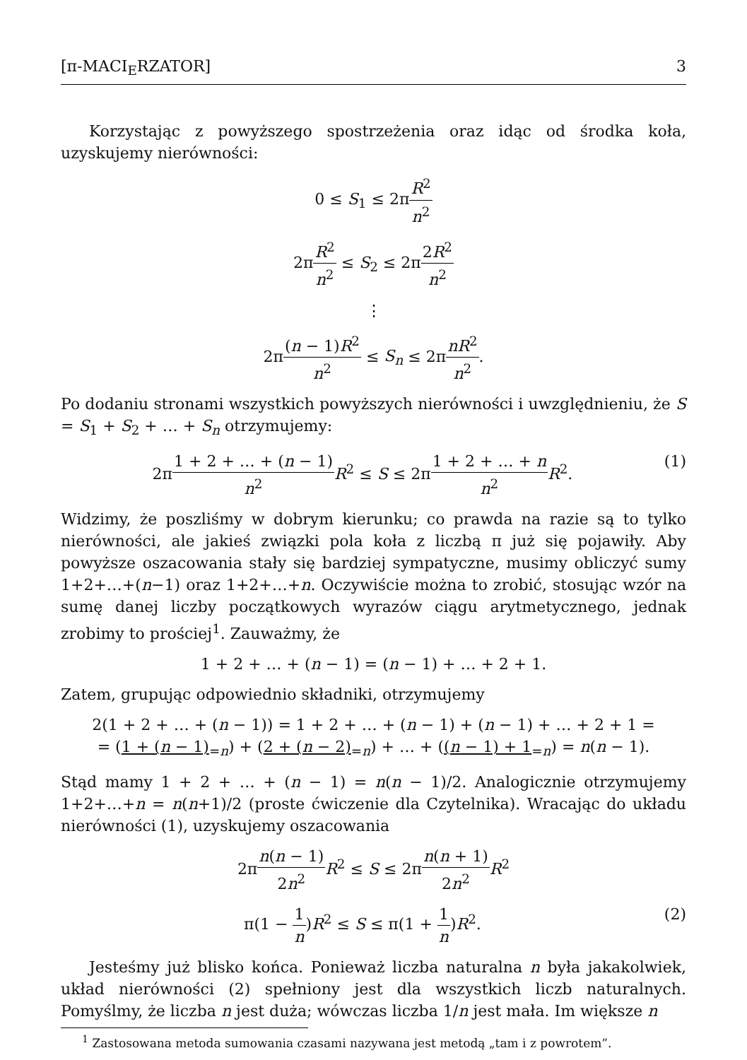[π-MACI<sub>E</sub>RZATOR] 3
Korzystając z powyższego spostrzeżenia oraz idąc od środka koła, uzyskujemy nierówności:
0 ≤ S<sub>1</sub> ≤ 2πR<sup>2</sup> n<sup>2</sup>
2πR<sup>2</sup> n<sup>2</sup> ≤ S<sub>2</sub> ≤ 2π2R<sup>2</sup> n<sup>2</sup>
⋮
2π(n − 1)R<sup>2</sup> n<sup>2</sup> ≤ S<sub>n</sub> ≤ 2πnR<sup>2</sup> n<sup>2</sup>.
Po dodaniu stronami wszystkich powyższych nierówności i uwzględnieniu, że S = S<sub>1</sub> + S<sub>2</sub> + … + S<sub>n</sub> otrzymujemy:
2π1 + 2 + … + (n − 1) n<sup>2</sup> R<sup>2</sup> ≤ S ≤ 2π1 + 2 + … + n n<sup>2</sup> R<sup>2</sup>. (1)
Widzimy, że poszliśmy w dobrym kierunku; co prawda na razie są to tylko nierówności, ale jakieś związki pola koła z liczbą π już się pojawiły. Aby powyższe oszacowania stały się bardziej sympatyczne, musimy obliczyć sumy 1+2+…+(n−1) oraz 1+2+…+n. Oczywiście można to zrobić, stosując wzór na sumę danej liczby początkowych wyrazów ciągu arytmetycznego, jednak zrobimy to prościej<sup>1</sup>. Zauważmy, że
1 + 2 + … + (n − 1) = (n − 1) + … + 2 + 1.
Zatem, grupując odpowiednio składniki, otrzymujemy
2(1 + 2 + … + (n − 1)) = 1 + 2 + … + (n − 1) + (n − 1) + … + 2 + 1 =
= (1 + (n − 1)<sub>=n</sub>) + (2 + (n − 2)<sub>=n</sub>) + … + ((n − 1) + 1<sub>=n</sub>) = n(n − 1).
Stąd mamy 1 + 2 + … + (n − 1) = n(n − 1)/2. Analogicznie otrzymujemy 1+2+…+n = n(n+1)/2 (proste ćwiczenie dla Czytelnika). Wracając do układu nierówności (1), uzyskujemy oszacowania
2πn(n − 1) 2n<sup>2</sup> R<sup>2</sup> ≤ S ≤ 2πn(n + 1) 2n<sup>2</sup> R<sup>2</sup>
π(1 − 1 n)R<sup>2</sup> ≤ S ≤ π(1 + 1 n)R<sup>2</sup>. (2)
Jesteśmy już blisko końca. Ponieważ liczba naturalna n była jakakolwiek, układ nierówności (2) spełniony jest dla wszystkich liczb naturalnych. Pomyślmy, że liczba n jest duża; wówczas liczba 1/n jest mała. Im większe n
<sup>1</sup> Zastosowana metoda sumowania czasami nazywana jest metodą „tam i z powrotem”.